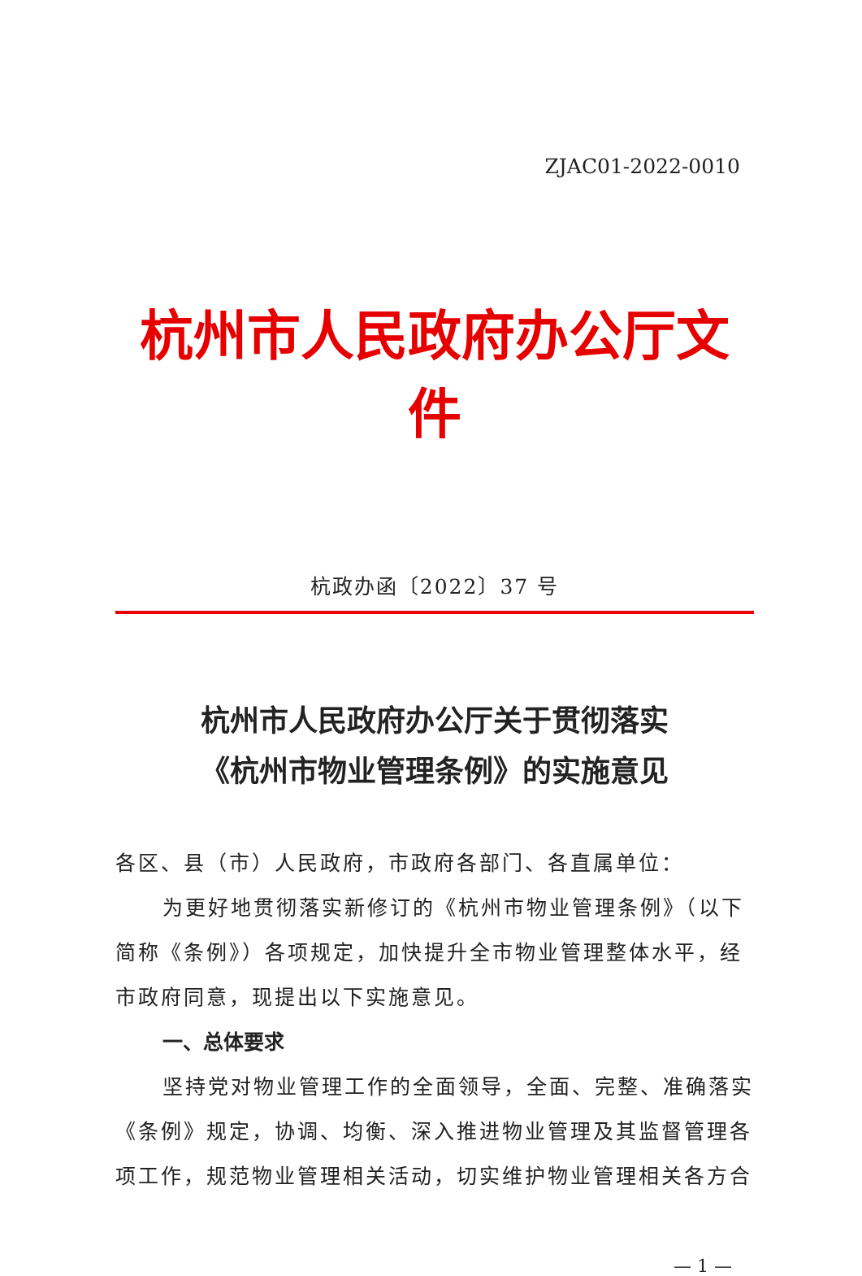ZJAC01-2022-0010
杭州市人民政府办公厅文件
杭政办函〔2022〕37 号
杭州市人民政府办公厅关于贯彻落实
《杭州市物业管理条例》的实施意见
各区、县（市）人民政府，市政府各部门、各直属单位：
为更好地贯彻落实新修订的《杭州市物业管理条例》（以下简称《条例》）各项规定，加快提升全市物业管理整体水平，经市政府同意，现提出以下实施意见。
一、总体要求
坚持党对物业管理工作的全面领导，全面、完整、准确落实《条例》规定，协调、均衡、深入推进物业管理及其监督管理各项工作，规范物业管理相关活动，切实维护物业管理相关各方合
— 1 —